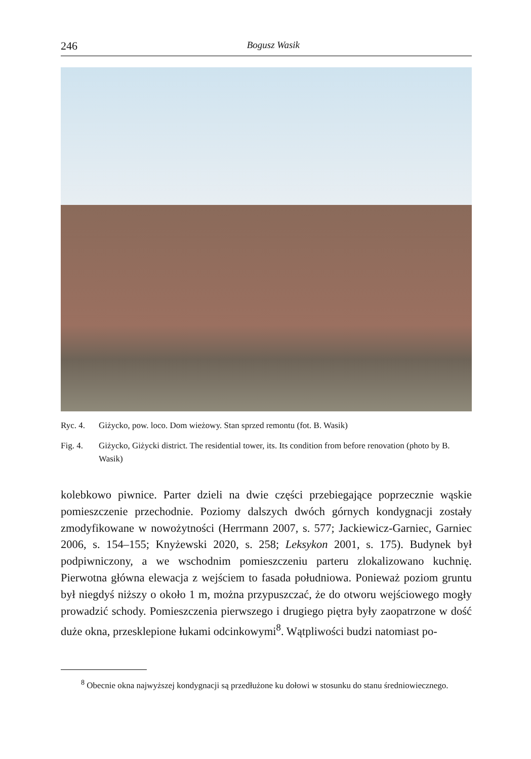246 Bogusz Wasik
Ryc. 4. Giżycko, pow. loco. Dom wieżowy. Stan sprzed remontu (fot. B. Wasik)
Fig. 4. Giżycko, Giżycki district. The residential tower, its. Its condition from before renovation (photo by B. Wasik)
kolebkowo piwnice. Parter dzieli na dwie części przebiegające poprzecznie wąskie pomieszczenie przechodnie. Poziomy dalszych dwóch górnych kondygnacji zostały zmodyfikowane w nowożytności (Herrmann 2007, s. 577; Jackiewicz-Garniec, Garniec 2006, s. 154–155; Knyżewski 2020, s. 258; Leksykon 2001, s. 175). Budynek był podpiwniczony, a we wschodnim pomieszczeniu parteru zlokalizowano kuchnię. Pierwotna główna elewacja z wejściem to fasada południowa. Ponieważ poziom gruntu był niegdyś niższy o około 1 m, można przypuszczać, że do otworu wejściowego mogły prowadzić schody. Pomieszczenia pierwszego i drugiego piętra były zaopatrzone w dość duże okna, przesklepione łukami odcinkowymi<sup>8</sup>. Wątpliwości budzi natomiast po-
<sup>8</sup> Obecnie okna najwyższej kondygnacji są przedłużone ku dołowi w stosunku do stanu średniowiecznego.